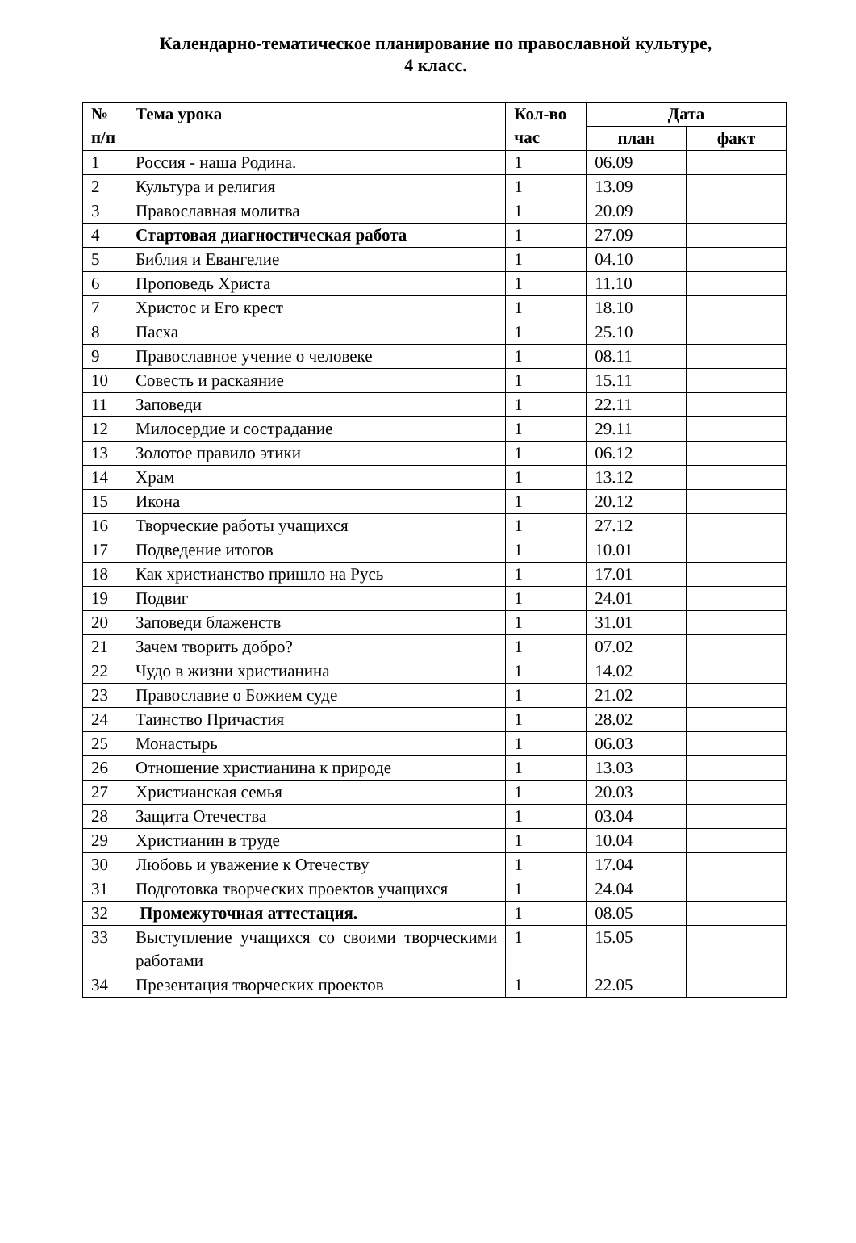Календарно-тематическое планирование по православной культуре,
4 класс.
| № п/п | Тема урока | Кол-во час | Дата | |
| --- | --- | --- | --- | --- |
| | | | план | факт |
| 1 | Россия - наша Родина. | 1 | 06.09 | |
| 2 | Культура и религия | 1 | 13.09 | |
| 3 | Православная молитва | 1 | 20.09 | |
| 4 | Стартовая диагностическая работа | 1 | 27.09 | |
| 5 | Библия и Евангелие | 1 | 04.10 | |
| 6 | Проповедь Христа | 1 | 11.10 | |
| 7 | Христос и Его крест | 1 | 18.10 | |
| 8 | Пасха | 1 | 25.10 | |
| 9 | Православное учение о человеке | 1 | 08.11 | |
| 10 | Совесть и раскаяние | 1 | 15.11 | |
| 11 | Заповеди | 1 | 22.11 | |
| 12 | Милосердие и сострадание | 1 | 29.11 | |
| 13 | Золотое правило этики | 1 | 06.12 | |
| 14 | Храм | 1 | 13.12 | |
| 15 | Икона | 1 | 20.12 | |
| 16 | Творческие работы учащихся | 1 | 27.12 | |
| 17 | Подведение итогов | 1 | 10.01 | |
| 18 | Как христианство пришло на Русь | 1 | 17.01 | |
| 19 | Подвиг | 1 | 24.01 | |
| 20 | Заповеди блаженств | 1 | 31.01 | |
| 21 | Зачем творить добро? | 1 | 07.02 | |
| 22 | Чудо в жизни христианина | 1 | 14.02 | |
| 23 | Православие о Божием суде | 1 | 21.02 | |
| 24 | Таинство Причастия | 1 | 28.02 | |
| 25 | Монастырь | 1 | 06.03 | |
| 26 | Отношение христианина к природе | 1 | 13.03 | |
| 27 | Христианская семья | 1 | 20.03 | |
| 28 | Защита Отечества | 1 | 03.04 | |
| 29 | Христианин в труде | 1 | 10.04 | |
| 30 | Любовь и уважение к Отечеству | 1 | 17.04 | |
| 31 | Подготовка творческих проектов учащихся | 1 | 24.04 | |
| 32 | Промежуточная аттестация. | 1 | 08.05 | |
| 33 | Выступление учащихся со своими творческими работами | 1 | 15.05 | |
| 34 | Презентация творческих проектов | 1 | 22.05 | |